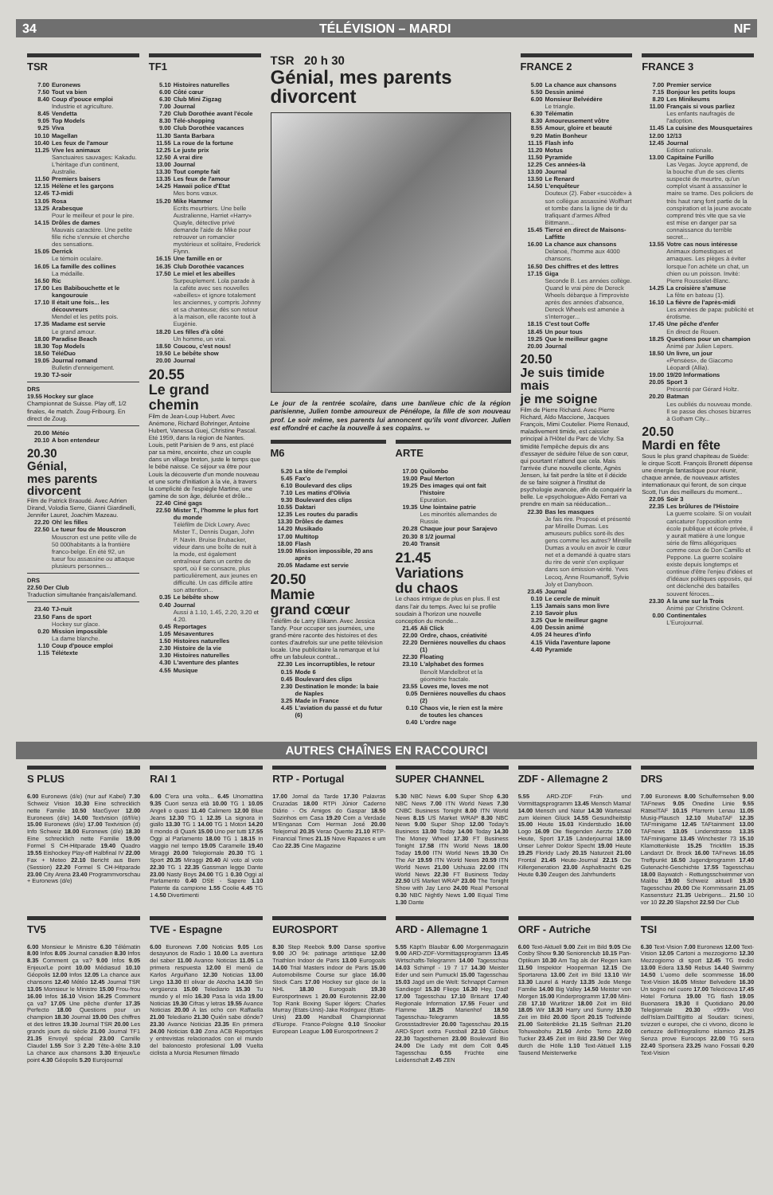34 TÉLÉVISION – MARDI NF
TSR
7.00 Euronews
7.50 Tout va bien
8.40 Coup d'pouce emploi
Industrie et agriculture.
8.45 Vendetta
9.05 Top Models
9.25 Viva
10.10 Magellan
10.40 Les feux de l'amour
11.25 Vive les animaux
Sanctuaires sauvages: Kakadu. L'héritage d'un continent, Australie.
11.50 Premiers baisers
12.15 Hélène et les garçons
12.45 TJ-midi
13.05 Rosa
13.25 Arabesque
Pour le meilleur et pour le pire.
14.15 Drôles de dames
Mauvais caractère. Une petite fille riche s'ennuie et cherche des sensations.
15.05 Derrick
Le témoin oculaire.
16.05 La famille des collines
La médaille.
16.50 Ric
17.00 Les Babibouchette et le kangourouie
17.10 Il était une fois... les découvreurs
Mendel et les petits pois.
17.35 Madame est servie
Le grand amour.
18.00 Paradise Beach
18.30 Top Models
18.50 TéléDuo
19.05 Journal romand
Bulletin d'enneigement.
19.30 TJ-soir
DRS
19.55 Hockey sur glace
Championnat de Suisse. Play off, 1/2 finales, 4e match. Zoug-Fribourg. En direct de Zoug.
20.00 Météo
20.10 A bon entendeur
20.30
Génial,
mes parents
divorcent
Film de Patrick Braoudé. Avec Adrien Dirand, Volodia Serre, Gianni Giardinelli, Jennifer Lauret, Joachim Mazeau.
22.20 Oh! les filles
22.50 Le tueur fou de Mouscron
Mouscron est une petite ville de 50 000habitants à la frontière franco-belge. En été 92, un tueur fou assassine ou attaque plusieurs personnes...
DRS
22.50 Der Club
Traduction simultanée français/allemand.
23.40 TJ-nuit
23.50 Fans de sport
Hockey sur glace.
0.20 Mission impossible
La dame blanche.
1.10 Coup d'pouce emploi
1.15 Télétexte
TF1
5.10 Histoires naturelles
6.00 Côté cœur
6.30 Club Mini Zigzag
7.00 Journal
7.20 Club Dorothée avant l'école
8.30 Télé-shopping
9.00 Club Dorothée vacances
11.30 Santa Barbara
11.55 La roue de la fortune
12.25 Le juste prix
12.50 A vrai dire
13.00 Journal
13.30 Tout compte fait
13.35 Les feux de l'amour
14.25 Hawaii police d'Etat
Mes bons vœux.
15.20 Mike Hammer
Ecrits meurtriers. Une belle Australienne, Harriet «Harry» Quayle, détective privé demande l'aide de Mike pour retrouver un romancier mystérieux et solitaire, Frederick Flynn.
16.15 Une famille en or
16.35 Club Dorothée vacances
17.50 Le miel et les abeilles
Surpeuplement. Lola parade à la cafète avec ses nouvelles «abeilles» et ignore totalement les anciennes, y compris Johnny et sa chanteuse; dès son retour à la maison, elle raconte tout à Eugénie.
18.20 Les filles d'à côté
Un homme, un vrai.
18.50 Coucou, c'est nous!
19.50 Le bébête show
20.00 Journal
20.55
Le grand
chemin
Film de Jean-Loup Hubert. Avec Anémone, Richard Bohringer, Antoine Hubert, Vanessa Guej, Christine Pascal. Eté 1959, dans la région de Nantes. Louis, petit Parisien de 9 ans, est placé par sa mère, enceinte, chez un couple dans un village breton, juste le temps que le bébé naisse. Ce séjour va être pour Louis la découverte d'un monde nouveau et une sorte d'initiation à la vie, à travers la complicité de l'espiègle Martine, une gamine de son âge, délurée et drôle...
22.40 Ciné gags
22.50 Mister T., l'homme le plus fort du monde
Téléfilm de Dick Lowry. Avec Mister T., Dennis Dugan, John P. Navin. Bruise Brubacker, videur dans une boîte de nuit à la mode, est également entraîneur dans un centre de sport, où il se consacre, plus particulièrement, aux jeunes en difficulté. Un cas difficile attire son attention...
0.35 Le bébête show
0.40 Journal
Aussi à 1.10, 1.45, 2.20, 3.20 et 4.20.
0.45 Reportages
1.05 Mésaventures
1.50 Histoires naturelles
2.30 Histoire de la vie
3.30 Histoires naturelles
4.30 L'aventure des plantes
4.55 Musique
TSR 20 h 30
Génial, mes parents divorcent
Le jour de la rentrée scolaire, dans une banlieue chic de la région parisienne, Julien tombe amoureux de Pénélope, la fille de son nouveau prof. Le soir même, ses parents lui annoncent qu'ils vont divorcer. Julien est effondré et cache la nouvelle à ses copains. tsr
M6
5.20 La tête de l'emploi
5.45 Fax'o
6.10 Boulevard des clips
7.10 Les matins d'Olivia
9.30 Boulevard des clips
10.55 Daktari
12.35 Les routes du paradis
13.30 Drôles de dames
14.20 Musikado
17.00 Multitop
18.00 Flash
19.00 Mission impossible, 20 ans après
20.05 Madame est servie
20.50
Mamie
grand cœur
Téléfilm de Larry Elikann. Avec Jessica Tandy. Pour occuper ses journées, une grand-mère raconte des histoires et des contes d'autrefois sur une petite télévision locale. Une publicitaire la remarque et lui offre un fabuleux contrat...
22.30 Les incorruptibles, le retour
0.15 Mode 6
0.45 Boulevard des clips
2.30 Destination le monde: la baie de Naples
3.25 Made in France
4.45 L'aviation du passé et du futur (6)
ARTE
17.00 Quilombo
19.00 Paul Merton
19.25 Des images qui ont fait l'histoire
Epuration.
19.35 Une lointaine patrie
Les minorités allemandes de Russie.
20.28 Chaque jour pour Sarajevo
20.30 8 1/2 journal
20.40 Transit
21.45
Variations
du chaos
Le chaos intrigue de plus en plus. Il est dans l'air du temps. Avec lui se profile soudain à l'horizon une nouvelle conception du monde...
21.45 Ali Click
22.00 Ordre, chaos, créativité
22.20 Dernières nouvelles du chaos (1)
22.30 Floating
23.10 L'alphabet des formes
Benoît Mandelbrot et la géométrie fractale.
23.55 Loves me, loves me not
0.05 Dernières nouvelles du chaos (2)
0.10 Chaos vie, le rien est la mère de toutes les chances
0.40 L'ordre nage
FRANCE 2
5.00 La chance aux chansons
5.50 Dessin animé
6.00 Monsieur Belvédère
Le triangle.
6.30 Télématin
8.30 Amoureusement vôtre
8.55 Amour, gloire et beauté
9.20 Matin Bonheur
11.15 Flash info
11.20 Motus
11.50 Pyramide
12.25 Ces années-là
13.00 Journal
13.50 Le Renard
14.50 L'enquêteur
Douteux (2). Faber «succède» à son collègue assassiné Wolfhart et tombe dans la ligne de tir du trafiquant d'armes Alfred Bittmann...
15.45 Tiercé en direct de Maisons-Laffitte
16.00 La chance aux chansons
Delanoé, l'homme aux 4000 chansons.
16.50 Des chiffres et des lettres
17.15 Giga
Seconde B. Les années collège. Quand le vrai père de Dereck Wheels débarque à l'improviste après des années d'absence, Dereck Wheels est amenée à s'interroger...
18.15 C'est tout Coffe
18.45 Un pour tous
19.25 Que le meilleur gagne
20.00 Journal
20.50
Je suis timide
mais
je me soigne
Film de Pierre Richard. Avec Pierre Richard, Aldo Maccione, Jacques François, Mimi Coutelier. Pierre Renaud, maladivement timide, est caissier principal à l'Hôtel du Parc de Vichy. Sa timidité l'empêche depuis dix ans d'essayer de séduire l'élue de son cœur, qui pourtant n'attend que cela. Mais l'arrivée d'une nouvelle cliente, Agnès Jensen, lui fait perdre la tête et il décide de se faire soigner à l'Institut de psychologie avancée, afin de conquérir la belle. Le «psychologue» Aldo Ferrari va prendre en main sa rééducation...
22.30 Bas les masques
Je fais rire. Proposé et présenté par Mireille Dumas. Les amuseurs publics sont-ils des gens comme les autres? Mireille Dumas a voulu en avoir le cœur net et a demandé à quatre stars du rire de venir s'en expliquer dans son émission-vérité. Yves Lecoq, Anne Roumanoff, Sylvie Joly et Danyboon.
23.45 Journal
0.10 Le cercle de minuit
1.15 Jamais sans mon livre
2.10 Savoir plus
3.25 Que le meilleur gagne
4.00 Dessin animé
4.05 24 heures d'info
4.15 Viida l'aventure lapone
4.40 Pyramide
FRANCE 3
7.00 Premier service
7.15 Bonjour les petits loups
8.20 Les Minikeums
11.00 Français si vous parliez
Les enfants naufragés de l'adoption.
11.45 La cuisine des Mousquetaires
12.00 12/13
12.45 Journal
Edition nationale.
13.00 Capitaine Furillo
Las Vegas. Joyce apprend, de la bouche d'un de ses clients suspecté de meurtre, qu'un complot visant à assassiner le maire se trame. Des policiers de très haut rang font partie de la conspiration et la jeune avocate comprend très vite que sa vie est mise en danger par sa connaissance du terrible secret...
13.55 Votre cas nous intéresse
Animaux domestiques et arnaques. Les pièges à éviter lorsque l'on achète un chat, un chien ou un poisson. Invité: Pierre Rousselet-Blanc.
14.25 La croisière s'amuse
La fête en bateau (1).
16.10 La fièvre de l'après-midi
Les années de papa: publicité et érotisme.
17.45 Une pêche d'enfer
En direct de Rouen.
18.25 Questions pour un champion
Animé par Julien Lepers.
18.50 Un livre, un jour
«Pensées», de Giacomo Léopardi (Allia).
19.00 19/20 Informations
20.05 Sport 3
Présenté par Gérard Holtz.
20.20 Batman
Les oubliés du nouveau monde. Il se passe des choses bizarres à Gotham City...
20.50
Mardi en fête
Sous le plus grand chapiteau de Suède: le cirque Scott. François Bronett dépense une énergie fantastique pour réunir, chaque année, de nouveaux artistes internationaux qui feront, de son cirque Scott, l'un des meilleurs du moment...
22.05 Soir 3
22.35 Les brûlures de l'Histoire
La guerre scolaire. Si on voulait caricaturer l'opposition entre école publique et école privée, il y aurait matière à une longue série de films allégoriques comme ceux de Don Camillo et Peppone. La guerre scolaire existe depuis longtemps et continue d'être l'enjeu d'idées et d'idéaux politiques opposés, qui ont déclenché des batailles souvent féroces...
23.30 A la une sur la Trois
Animé par Christine Ockrent.
0.00 Continentales
L'Eurojournal.
AUTRES CHAÎNES EN RACCOURCI
S PLUS
6.00 Euronews (d/e) (nur auf Kabel) 7.30 Schweiz Vision 10.30 Eine schrecklich nette Familie 10.50 MacGyver 12.00 Euronews (d/e) 14.00 Textvision (d/f/i/e) 15.00 Euronews (d/e) 17.00 Textvision (d) Info Schweiz 18.00 Euronews (d/e) 18.30 Eine schrecklich nette Familie 19.00 Formel S CH-Hitparade 19.40 Quadro 19.55 Eishockey Play-off Halbfinal IV 22.00 Fax + Meteo 22.10 Bericht aus Bern (Session) 22.20 Formel S CH-Hitparade 23.00 City Arena 23.40 Programmvorschau + Euronews (d/e)
RAI 1
6.00 C'era una volta... 6.45 Unomattina 9.35 Cuori senza età 10.00 TG 1 10.05 Angeli o quasi 11.40 Calimero 12.00 Blue Jeans 12.30 TG 1 12.35 La signora in giallo 13.30 TG 1 14.00 TG 1 Motori 14.20 Il mondo di Quark 15.00 Uno per tutti 17.55 Oggi al Parlamento 18.00 TG 1 18.15 In viaggio nel tempo 19.05 Caramelle 19.40 Miraggi 20.00 Telegiornale 20.30 TG 1 Sport 20.35 Miraggi 20.40 Al voto al voto 22.30 TG 1 22.35 Gassman legge Dante 23.00 Nasty Boys 24.00 TG 1 0.30 Oggi al Parlamento 0.40 DSE - Sapere 1.10 Patente da campione 1.55 Coolie 4.45 TG 1 4.50 Divertimenti
RTP - Portugal
17.00 Jornal da Tarde 17.30 Palavras Cruzadas 18.00 RTPi Júnior Caderno Diário - Os Amigos do Gaspar 18.50 Sozinhos em Casa 19.20 Com a Verdade M'Enganas Com Herman José 20.00 Telejornal 20.35 Verao Quente 21.10 RTP-Financial Times 21.15 Nove Rapazes e um Cao 22.35 Cine Magazine
SUPER CHANNEL
5.30 NBC News 6.00 Super Shop 6.30 NBC News 7.00 ITN World News 7.30 CNBC Business Tonight 8.00 ITN World News 8.15 US Market WRAP 8.30 NBC News 9.00 Super Shop 12.00 Today's Business 13.00 Today 14.00 Today 14.30 The Money Wheel 17.30 FT Business Tonight 17.58 ITN World News 18.00 Today 19.00 ITN World News 19.30 On The Air 19.59 ITN World News 20.59 ITN World News 21.00 Ushuaia 22.00 ITN World News 22.30 FT Business Today 22.50 US Market WRAP 23.00 The Tonight Show with Jay Leno 24.00 Real Personal 0.30 NBC Nightly News 1.00 Equal Time 1.30 Dante
ZDF - Allemagne 2
5.55 ARD-ZDF Früh- und Vormittagsprogramm 13.45 Mensch Mama! 14.00 Mensch und Natur 14.30 Wartesaal zum kleinen Glück 14.55 Gesundheitstip 15.00 Heute 15.03 Kinderstudio 16.00 Logo 16.09 Die fliegenden Aerzte 17.00 Heute, Sport 17.15 Länderjournal 18.00 Unser Lehrer Doktor Specht 19.00 Heute 19.25 Floridy Lady 20.15 Naturzeit 21.00 Frontal 21.45 Heute-Journal 22.15 Die Killergeneration 23.00 Asphaltnacht 0.25 Heute 0.30 Zeugen des Jahrhunderts
DRS
7.00 Euronews 8.00 Schulfernsehen 9.00 TAFnews 9.05 Onedine Linie 9.55 RätselTAF 10.15 Pfarrerin Lenau 11.05 Musig-Plausch 12.10 MubaTAF 12.35 TAFminigame 12.45 TAFtainment 13.00 TAFnews 13.05 Lindenstrasse 13.35 TAFminigame 13.45 Winchester 73 15.10 Klamottenkiste 15.25 Trickfilm 15.35 Landarzt Dr. Brock 16.00 TAFnews 16.05 Treffpunkt 16.50 Jugendprogramm 17.40 Gutenacht-Geschichte 17.55 Tagesschau 18.00 Baywatch - Rettungsschwimmer von Malibu 19.00 Schweiz aktuell 19.30 Tagesschau 20.00 Die Kommissarin 21.05 Kassensturz 21.35 Uebrigens... 21.50 10 vor 10 22.20 Slapshot 22.50 Der Club
TV5
6.00 Monsieur le Ministre 6.30 Télématin 8.00 Infos 8.05 Journal canadien 8.30 Infos 8.35 Comment ça va? 9.00 Infos 9.05 Enjeux/Le point 10.00 Médiasud 10.10 Géopolis 12.00 Infos 12.05 La chance aux chansons 12.40 Météo 12.45 Journal TSR 13.05 Monsieur le Ministre 15.00 Frou-frou 16.00 Infos 16.10 Vision 16.25 Comment ça va? 17.05 Une pêche d'enfer 17.35 Perfecto 18.00 Questions pour un champion 18.30 Journal 19.00 Des chiffres et des lettres 19.30 Journal TSR 20.00 Les grands jours du siècle 21.00 Journal TF1 21.35 Envoyé spécial 23.00 Camille Claudel 1.55 Soir 3 2.20 Tête-à-tête 3.10 La chance aux chansons 3.30 Enjeux/Le point 4.30 Géopolis 5.20 Eurojournal
TVE - Espagne
6.00 Euronews 7.00 Noticias 9.05 Los desayunos de Radio 1 10.00 La aventura del saber 11.00 Avance Noticias 11.05 La primera respuesta 12.00 El menú de Karlos Arguiñano 12.30 Noticias 13.00 Lingo 13.30 El olivar de Atocha 14.30 Sin vergüenza 15.00 Telediario 15.30 Tu mundo y el mío 16.30 Pasa la vida 19.00 Noticias 19.30 Cifras y letras 19.55 Avance Noticias 20.00 A las ocho con Raffaella 21.00 Telediario 21.30 Quién sabe dónde? 23.30 Avance Noticias 23.35 En primera 24.00 Noticias 0.30 Zona ACB Reportajes y entrevistas relacionados con el mundo del baloncesto profesional 1.00 Vuelta ciclista a Murcia Resumen filmado
EUROSPORT
8.30 Step Reebok 9.00 Danse sportive 9.00 JO 94: patinage artistique 12.00 Triathlon Indoor de Paris 13.00 Eurogoals 14.00 Trial Masters indoor de Paris 15.00 Automobilisme Course sur glace 16.00 Stock Cars 17.00 Hockey sur glace de la NHL 18.30 Eurogoals 19.30 Eurosportnews 1 20.00 Eurotennis 22.00 Top Rank Boxing Super légers: Charles Murray (Etats-Unis)-Jake Rodriguez (Etats-Unis) 23.00 Handball Championnat d'Europe. France-Pologne 0.10 Snooker European League 1.00 Eurosportnews 2
ARD - Allemagne 1
5.55 Käpt'n Blaubär 6.00 Morgenmagazin 9.00 ARD-ZDF-Vormittagsprogramm 13.45 Wirtschafts-Telegramm 14.00 Tagesschau 14.03 Schimpf - 19 7 17 14.30 Meister Eder und sein Pumuckl 15.00 Tagesschau 15.03 Jagd um die Welt: Schnappt Carmen Sandiego! 15.30 Fliege 16.30 Hey, Dad! 17.00 Tagesschau 17.10 Brisant 17.40 Regionale Information 17.55 Feuer und Flamme 18.25 Marienhof 18.50 Tagesschau-Telegramm 18.55 Grossstadtrevier 20.00 Tagesschau 20.15 ARD-Sport extra Fussball 22.10 Globus 22.30 Tagesthemen 23.00 Boulevard Bio 24.00 Die Lady mit dem Colt 0.45 Tagesschau 0.55 Früchte eine Leidenschaft 2.45 ZEN
ORF - Autriche
6.00 Text-Aktuell 9.00 Zeit im Bild 9.05 Die Cosby Show 9.30 Seniorenclub 10.15 Pan-Optikum 10.30 Am Tag als der Regen kam 11.50 Inspektor Hooperman 12.15 Die Sportarena 13.00 Zeit im Bild 13.10 Wir 13.30 Laurel & Hardy 13.35 Jede Menge Familie 14.00 Big Valley 14.50 Meister von Morgen 15.00 Kinderprogramm 17.00 Mini-ZiB 17.10 Wurlitzer 18.00 Zeit im Bild 18.05 Wir 18.30 Harry und Sunny 19.30 Zeit im Bild 20.00 Sport 20.15 Todfeinde 21.00 Seitenblicke 21.15 Selfman 21.20 Tohuwabohu 21.50 Ambo Terno 22.00 Tucker 23.45 Zeit im Bild 23.50 Der Weg durch die Hölle 1.10 Text-Aktuell 1.15 Tausend Meisterwerke
TSI
6.30 Text-Vision 7.00 Euronews 12.00 Text-Vision 12.05 Cartoni a mezzogiorno 12.30 Mezzogiorno di sport 12.45 TG tredici 13.00 Edera 13.50 Rebus 14.40 Swimmy 14.50 L'uomo delle scommesse 16.00 Text-Vision 16.05 Mister Belvedere 16.30 Un sogno nel cuore 17.00 Telecicova 17.45 Hotel Fortuna 19.00 TG flash 19.05 Buonasera 19.30 Il Quotidiano 20.00 Telegiornale 20.30 «999» Voci dell'Islam.Dall'Egitto al Soudan: ticinesi, svizzeri e europei, che ci vivono, dicono le certezze dell'integralismo islamico 21.25 Senza prove Eurocops 22.00 TG sera 22.40 Sportsera 23.25 Ivano Fossati 0.20 Text-Vision